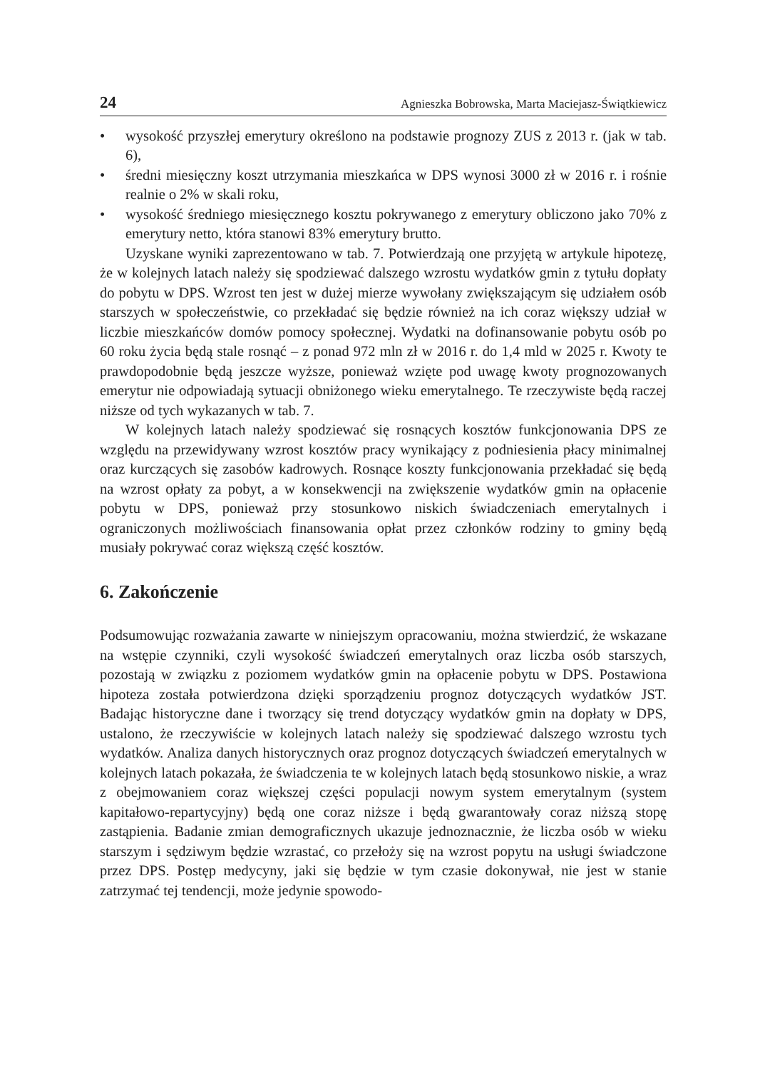24 Agnieszka Bobrowska, Marta Maciejasz-Świątkiewicz
• wysokość przyszłej emerytury określono na podstawie prognozy ZUS z 2013 r. (jak w tab. 6),
• średni miesięczny koszt utrzymania mieszkańca w DPS wynosi 3000 zł w 2016 r. i rośnie realnie o 2% w skali roku,
• wysokość średniego miesięcznego kosztu pokrywanego z emerytury obliczono jako 70% z emerytury netto, która stanowi 83% emerytury brutto.
Uzyskane wyniki zaprezentowano w tab. 7. Potwierdzają one przyjętą w artykule hipotezę, że w kolejnych latach należy się spodziewać dalszego wzrostu wydatków gmin z tytułu dopłaty do pobytu w DPS. Wzrost ten jest w dużej mierze wywołany zwiększającym się udziałem osób starszych w społeczeństwie, co przekładać się będzie również na ich coraz większy udział w liczbie mieszkańców domów pomocy społecznej. Wydatki na dofinansowanie pobytu osób po 60 roku życia będą stale rosnąć – z ponad 972 mln zł w 2016 r. do 1,4 mld w 2025 r. Kwoty te prawdopodobnie będą jeszcze wyższe, ponieważ wzięte pod uwagę kwoty prognozowanych emerytur nie odpowiadają sytuacji obniżonego wieku emerytalnego. Te rzeczywiste będą raczej niższe od tych wykazanych w tab. 7.
W kolejnych latach należy spodziewać się rosnących kosztów funkcjonowania DPS ze względu na przewidywany wzrost kosztów pracy wynikający z podniesienia płacy minimalnej oraz kurczących się zasobów kadrowych. Rosnące koszty funkcjonowania przekładać się będą na wzrost opłaty za pobyt, a w konsekwencji na zwiększenie wydatków gmin na opłacenie pobytu w DPS, ponieważ przy stosunkowo niskich świadczeniach emerytalnych i ograniczonych możliwościach finansowania opłat przez członków rodziny to gminy będą musiały pokrywać coraz większą część kosztów.
6. Zakończenie
Podsumowując rozważania zawarte w niniejszym opracowaniu, można stwierdzić, że wskazane na wstępie czynniki, czyli wysokość świadczeń emerytalnych oraz liczba osób starszych, pozostają w związku z poziomem wydatków gmin na opłacenie pobytu w DPS. Postawiona hipoteza została potwierdzona dzięki sporządzeniu prognoz dotyczących wydatków JST. Badając historyczne dane i tworzący się trend dotyczący wydatków gmin na dopłaty w DPS, ustalono, że rzeczywiście w kolejnych latach należy się spodziewać dalszego wzrostu tych wydatków. Analiza danych historycznych oraz prognoz dotyczących świadczeń emerytalnych w kolejnych latach pokazała, że świadczenia te w kolejnych latach będą stosunkowo niskie, a wraz z obejmowaniem coraz większej części populacji nowym system emerytalnym (system kapitałowo-repartycyjny) będą one coraz niższe i będą gwarantowały coraz niższą stopę zastąpienia. Badanie zmian demograficznych ukazuje jednoznacznie, że liczba osób w wieku starszym i sędziwym będzie wzrastać, co przełoży się na wzrost popytu na usługi świadczone przez DPS. Postęp medycyny, jaki się będzie w tym czasie dokonywał, nie jest w stanie zatrzymać tej tendencji, może jedynie spowodo-